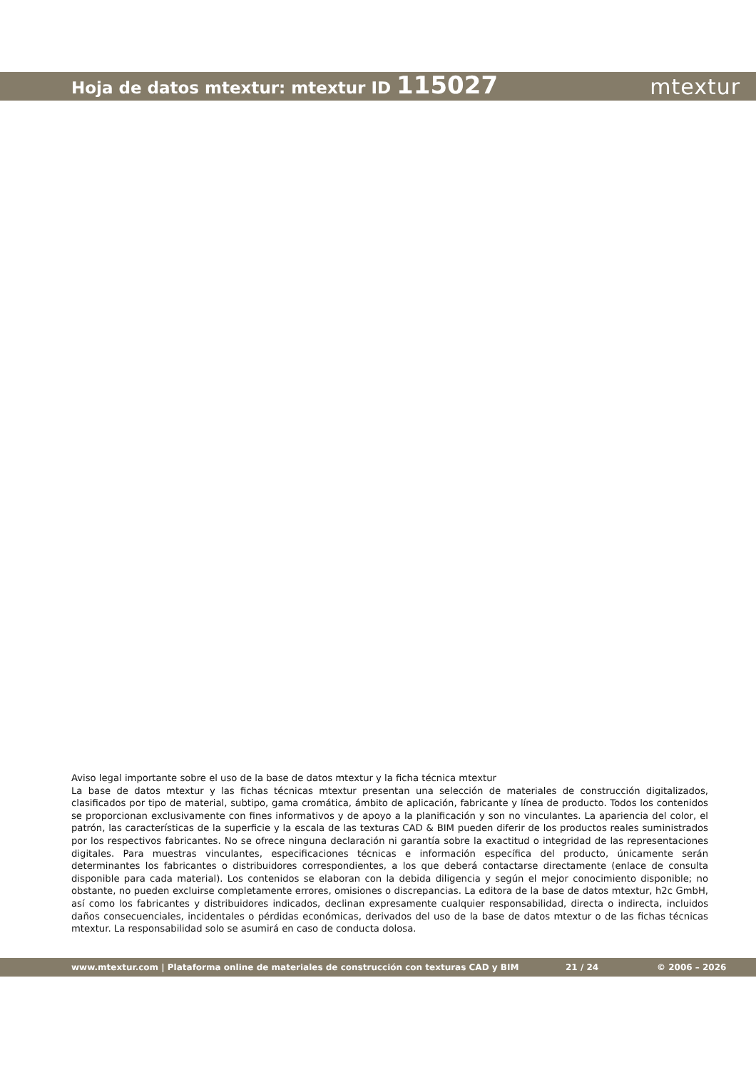Hoja de datos mtextur: mtextur ID 115027
mtextur
Aviso legal importante sobre el uso de la base de datos mtextur y la ficha técnica mtextur
La base de datos mtextur y las fichas técnicas mtextur presentan una selección de materiales de construcción digitalizados, clasificados por tipo de material, subtipo, gama cromática, ámbito de aplicación, fabricante y línea de producto. Todos los contenidos se proporcionan exclusivamente con fines informativos y de apoyo a la planificación y son no vinculantes. La apariencia del color, el patrón, las características de la superficie y la escala de las texturas CAD & BIM pueden diferir de los productos reales suministrados por los respectivos fabricantes. No se ofrece ninguna declaración ni garantía sobre la exactitud o integridad de las representaciones digitales. Para muestras vinculantes, especificaciones técnicas e información específica del producto, únicamente serán determinantes los fabricantes o distribuidores correspondientes, a los que deberá contactarse directamente (enlace de consulta disponible para cada material). Los contenidos se elaboran con la debida diligencia y según el mejor conocimiento disponible; no obstante, no pueden excluirse completamente errores, omisiones o discrepancias. La editora de la base de datos mtextur, h2c GmbH, así como los fabricantes y distribuidores indicados, declinan expresamente cualquier responsabilidad, directa o indirecta, incluidos daños consecuenciales, incidentales o pérdidas económicas, derivados del uso de la base de datos mtextur o de las fichas técnicas mtextur. La responsabilidad solo se asumirá en caso de conducta dolosa.
www.mtextur.com | Plataforma online de materiales de construcción con texturas CAD y BIM 21 / 24 © 2006 – 2026